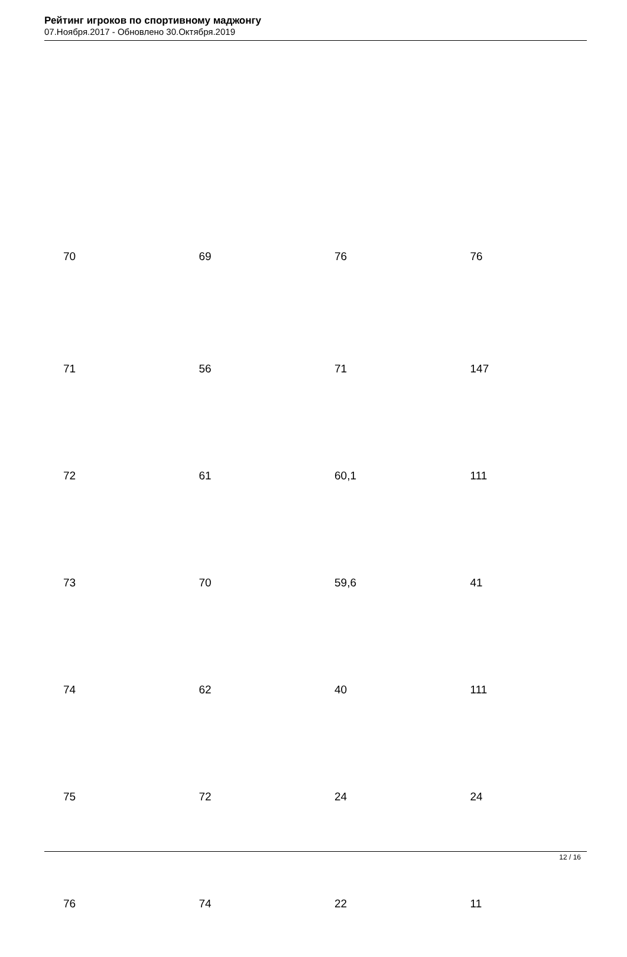Рейтинг игроков по спортивному маджонгу
07.Ноября.2017 - Обновлено 30.Октября.2019
| 70 | 69 | 76 | 76 |
| 71 | 56 | 71 | 147 |
| 72 | 61 | 60,1 | 111 |
| 73 | 70 | 59,6 | 41 |
| 74 | 62 | 40 | 111 |
| 75 | 72 | 24 | 24 |
| 76 | 74 | 22 | 11 |
12 / 16